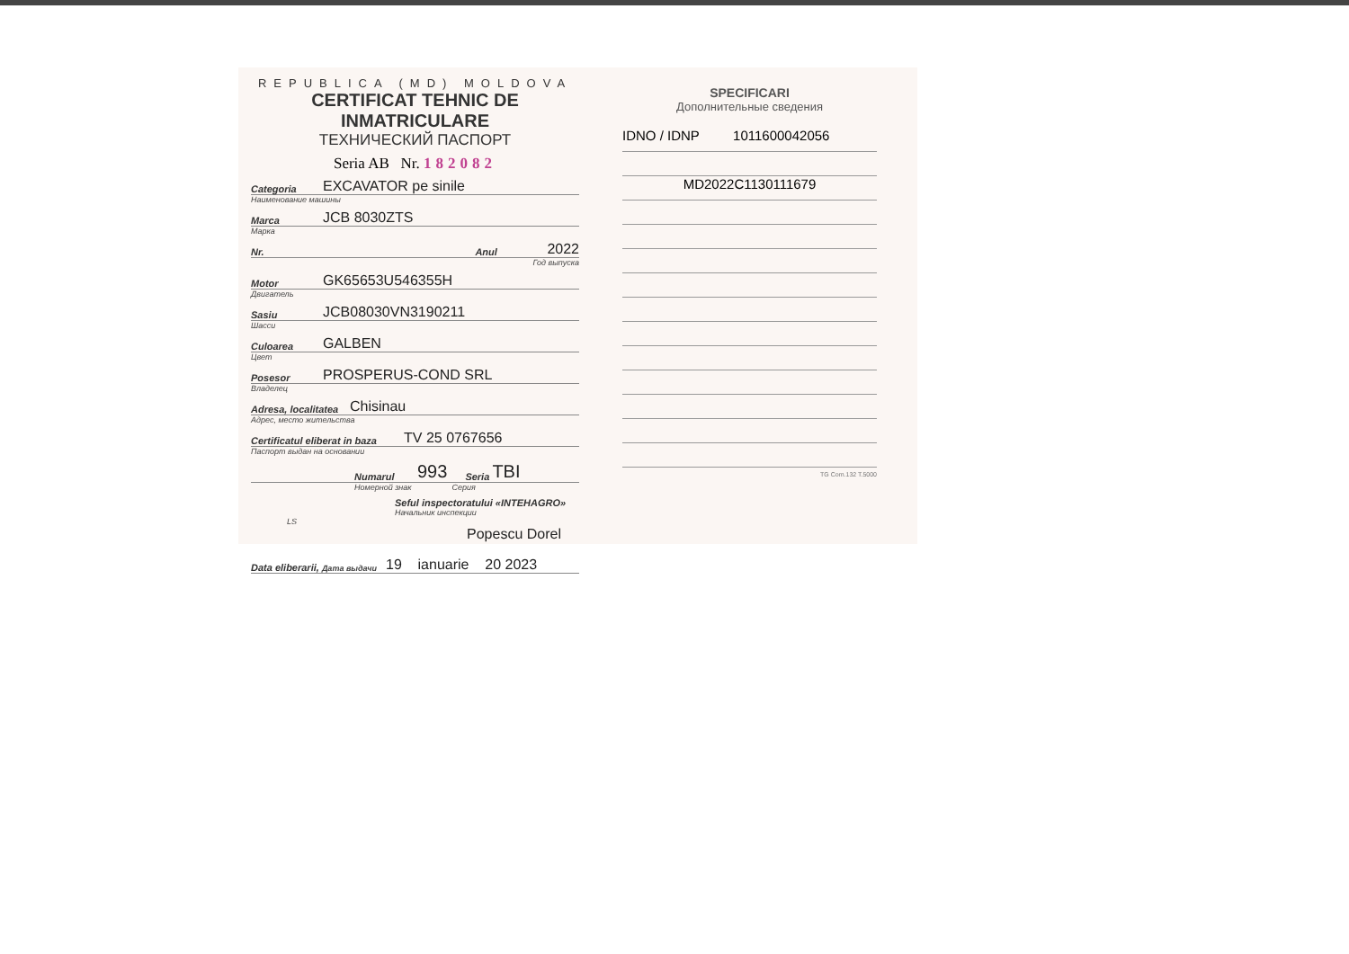REPUBLICA (MD) MOLDOVA
CERTIFICAT TEHNIC DE INMATRICULARE
ТЕХНИЧЕСКИЙ ПАСПОРТ
Seria AB Nr. 182082
Categoria EXCAVATOR pe sinile
Наименование машины
Marca JCB 8030ZTS
Марка
Nr. Anul 2022
Год выпуска
Motor GK65653U546355H
Двигатель
Sasiu JCB08030VN3190211
Шасси
Culoarea GALBEN
Цвет
Posesor PROSPERUS-COND SRL
Владелец
Adresa, localitatea Chisinau
Адрес, место жительства
Certificatul eliberat in baza TV 25 0767656
Паспорт выдан на основании
Numarul 993 Seria TBI
Номерной знак Серия
Seful inspectoratului «INTEHAGRO»
Начальник инспекции
LS
Popescu Dorel
Data eliberarii, Дата выдачи 19 ianuarie 20 2023
SPECIFICARI
Дополнительные сведения
IDNO / IDNP 1011600042056
MD2022C1130111679
TG Com.132 T.5000